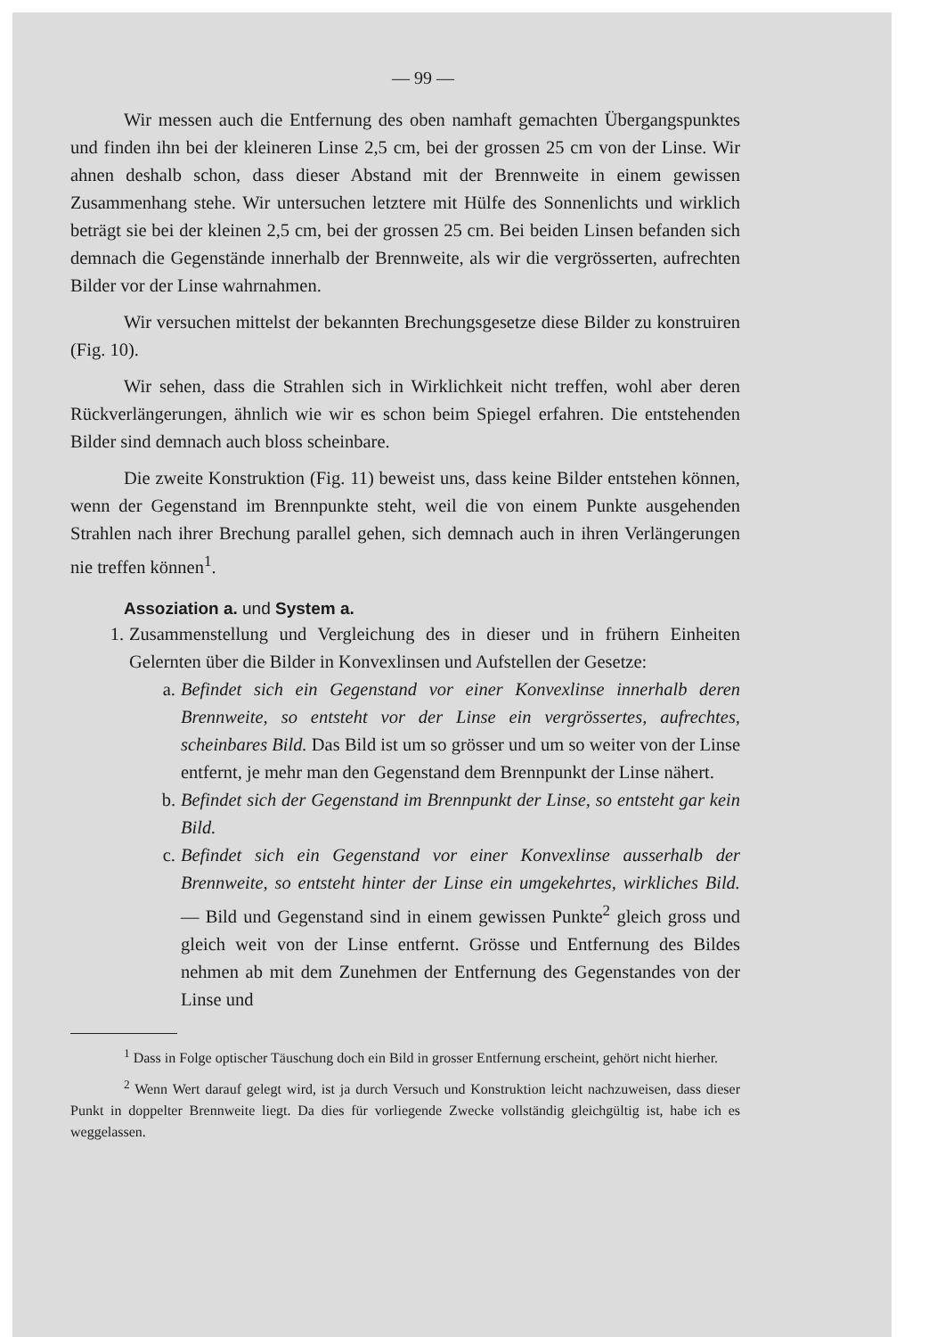— 99 —
Wir messen auch die Entfernung des oben namhaft gemachten Übergangspunktes und finden ihn bei der kleineren Linse 2,5 cm, bei der grossen 25 cm von der Linse. Wir ahnen deshalb schon, dass dieser Abstand mit der Brennweite in einem gewissen Zusammenhang stehe. Wir untersuchen letztere mit Hülfe des Sonnenlichts und wirklich beträgt sie bei der kleinen 2,5 cm, bei der grossen 25 cm. Bei beiden Linsen befanden sich demnach die Gegenstände innerhalb der Brennweite, als wir die vergrösserten, aufrechten Bilder vor der Linse wahrnahmen.
Wir versuchen mittelst der bekannten Brechungsgesetze diese Bilder zu konstruiren (Fig. 10).
Wir sehen, dass die Strahlen sich in Wirklichkeit nicht treffen, wohl aber deren Rückverlängerungen, ähnlich wie wir es schon beim Spiegel erfahren. Die entstehenden Bilder sind demnach auch bloss scheinbare.
Die zweite Konstruktion (Fig. 11) beweist uns, dass keine Bilder entstehen können, wenn der Gegenstand im Brennpunkte steht, weil die von einem Punkte ausgehenden Strahlen nach ihrer Brechung parallel gehen, sich demnach auch in ihren Verlängerungen nie treffen können<sup>1</sup>.
Assoziation a. und System a.
1. Zusammenstellung und Vergleichung des in dieser und in frühern Einheiten Gelernten über die Bilder in Konvexlinsen und Aufstellen der Gesetze:
a. Befindet sich ein Gegenstand vor einer Konvexlinse innerhalb deren Brennweite, so entsteht vor der Linse ein vergrössertes, aufrechtes, scheinbares Bild. Das Bild ist um so grösser und um so weiter von der Linse entfernt, je mehr man den Gegenstand dem Brennpunkt der Linse nähert.
b. Befindet sich der Gegenstand im Brennpunkt der Linse, so entsteht gar kein Bild.
c. Befindet sich ein Gegenstand vor einer Konvexlinse ausserhalb der Brennweite, so entsteht hinter der Linse ein umgekehrtes, wirkliches Bild. — Bild und Gegenstand sind in einem gewissen Punkte<sup>2</sup> gleich gross und gleich weit von der Linse entfernt. Grösse und Entfernung des Bildes nehmen ab mit dem Zunehmen der Entfernung des Gegenstandes von der Linse und
<sup>1</sup> Dass in Folge optischer Täuschung doch ein Bild in grosser Entfernung erscheint, gehört nicht hierher.
<sup>2</sup> Wenn Wert darauf gelegt wird, ist ja durch Versuch und Konstruktion leicht nachzuweisen, dass dieser Punkt in doppelter Brennweite liegt. Da dies für vorliegende Zwecke vollständig gleichgültig ist, habe ich es weggelassen.